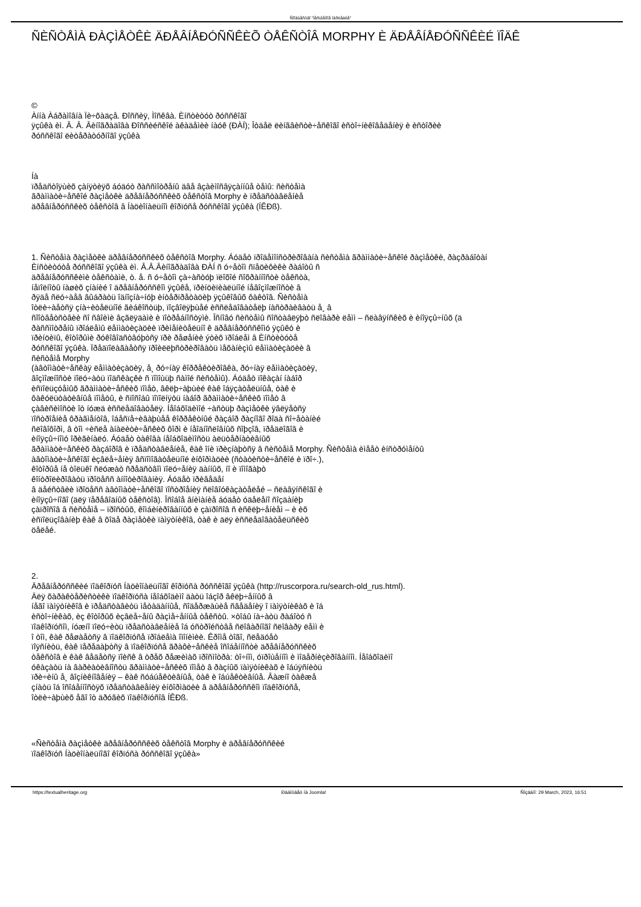Ñîîáùåñòâî "Ìåñüìåííîå íàñëåäèå"
ÑÈÑÒÅÌÀ ÐÀÇÌÅÒÊÈ ÄÐÅÂÍÅÐÓÑÑÊÈÕ ÒÅÊÑÒÎÂ MORPHY È ÄÐÅÂÍÅÐÓÑÑÊÈÉ ÏÎÄÊ
©
Àííà Àáðàìîâíà Ïè÷õàäçå. Ðîññèÿ, Ìîñêâà. Èíñòèòóò ðóññêîãî
ÿçûêà èì. Â. Â. Âèíîãðàäîâà Ðîññèéñêîé àêàäåìèè íàóê (ÐÀÍ); Îòäåë ëèíãâèñòè÷åñêîãî èñòî÷íèêîâåäåíèÿ è èñòîðèè
ðóññêîãî ëèòåðàòóðíîãî ÿçûêà
Íà
ïðåäñòîÿùèõ çàíÿòèÿõ áóäóò ðàññìîòðåíû äâå âçàèìîñâÿçàííûå òåìû: ñèñòåìà
ãðàììàòè÷åñêîé ðàçìåòêè äðåâíåðóññêèõ òåêñòîâ Morphy è ïðåäñòàâëåíèå
äðåâíåðóññêèõ òåêñòîâ â Íàöèîíàëüíîì êîðïóñå ðóññêîãî ÿçûêà (ÍÊÐß).
1. Ñèñòåìà ðàçìåòêè äðåâíåðóññêèõ òåêñòîâ Morphy. Áóäåò ïðîäåìîíñòðèðîâàíà ñèñòåìà ãðàììàòè÷åñêîé ðàçìåòêè, ðàçðàáîòàí
Èíñòèòóòå ðóññêîãî ÿçûêà èì. Â.Â.Âèíîãðàäîâà ÐÀÍ ñ ó÷åòîì ñïåöèôèêè ðàáîòû ñ
äðåâíåðóññêèìè òåêñòàìè, ò. å. ñ ó÷åòîì çà÷àñòóþ ïëîõîé ñîõðàííîñòè òåêñòà,
íåïîëíîòû íàøèõ çíàíèé î äðåâíåðóññêîì ÿçûêå, ïðèíöèïèàëüíîé íåâîçìîæíîñòè â
ðÿäå ñëó÷àåâ âûáðàòü îäíîçíà÷íóþ èíòåðïðåòàöèþ ÿçûêîâûõ ôàêòîâ. Ñèñòåìà
îòëè÷àåòñÿ çíà÷èòåëüíîé ãèáêîñòüþ, ïîçâîëÿþùåé èññëåäîâàòåëþ íàñòðàèâàòü å¸ â
ñîîòâåòñòâèè ñî ñâîèìè âçãëÿäàìè è ïîòðåáíîñòÿìè. Îñíîâó ñèñòåìû ñîñòàâëÿþò ñëîâàðè ëåìì – ñëàâÿíñêèõ è èíîÿçû÷íûõ (ä
ðàññìîòðåíû ïðîáëåìû ëåììàòèçàöèè ïðèìåíèòåëüíî ê äðåâíåðóññêîìó ÿçûêó è
ïðèíöèïû, êîòîðûìè ðóêîâîäñòâóþòñÿ ïðè ðåøåíèè ýòèõ ïðîáëåì â Èíñòèòóòå
ðóññêîãî ÿçûêà. Ïðåäïîëàãàåòñÿ ïðîèëëþñòðèðîâàòü ìåõàíèçìû ëåììàòèçàöèè â
ñèñòåìå Morphy
(àâòîìàòè÷åñêàÿ ëåììàòèçàöèÿ, å¸ ðó÷íàÿ êîððåêòèðîâêà, ðó÷íàÿ ëåììàòèçàöèÿ,
âîçìîæíîñòè ïîëó÷àòü ïîäñêàçêè ñ ïîìîùüþ ñàìîé ñèñòåìû). Áóäåò ïîêàçàí íàáîð
èñïîëüçóåìûõ ãðàììàòè÷åñêèõ ïîìåò, âêëþ÷àþùèé êàê îáÿçàòåëüíûå, òàê è
ôàêóëüòàòèâíûå ïîìåòû, è ñïîñîáû ïîïîëíÿòü íàáîð ãðàììàòè÷åñêèõ ïîìåò â
çàâèñèìîñòè îò íóæä èññëåäîâàòåëÿ. Íåîáõîäèìîé ÷àñòüþ ðàçìåòêè ÿâëÿåòñÿ
ïîñòðîåíèå ôðàãìåíòîâ, îáåñïå÷èâàþùåå êîððåêòíûé ðàçáîð ðàçíîãî ðîäà ñî÷åòàíèé
ñëîâîôîðì, â òîì ÷èñëå àíàëèòè÷åñêèõ ôîðì è íåîäíîñëîâíûõ ñîþçîâ, ïðåäëîãîâ è
èíîÿçû÷íîìó îðèãèíàëó. Áóäåò òàêîâà íåîáõîäèìîñòü àëüòåðíàòèâíûõ
ãðàììàòè÷åñêèõ ðàçáîðîâ è ïðåäñòàâëåíèå, êàê îíè ïðèçíàþòñÿ â ñèñòåìå Morphy. Ñèñòåìà èìååò èíñòðóìåíòû
àâòîìàòè÷åñêîãî èçâëå÷åíèÿ âñïîìîãàòåëüíîé èíôîðìàöèè (ñòàòèñòè÷åñêîé è ïðî÷.),
êîòîðûå íå òîëüêî ñëóæàò ñðåäñòâîì ïîëó÷åíèÿ äàííûõ, íî è ïîìîãàþò
êîíòðîëèðîâàòü ïðîöåññ àííîòèðîâàíèÿ. Áóäåò ïðèâåäåí
â äåéñòâèè ïðîöåññ àâòîìàòè÷åñêîãî ïîñòðîåíèÿ ñëîâîóêàçàòåëåé – ñëàâÿíñêîãî è
èíîÿçû÷íîãî (äëÿ ïåðåâîäíûõ òåêñòîâ). Îñîáîå âíèìàíèå áóäåò óäåëåíî ñîçäàíèþ
çàïðîñîâ â ñèñòåìå – ïðîñòûõ, êîìáèíèðîâàííûõ è çàïðîñîâ ñ èñêëþ÷åíèåì – è èõ
èñïîëüçîâàíèþ êàê â õîäå ðàçìåòêè ïàìÿòíèêîâ, òàê è äëÿ èññëåäîâàòåëüñêèõ
öåëåé.
2.
Äðåâíåðóññêèé ïîäêîðïóñ Íàöèîíàëüíîãî êîðïóñà ðóññêîãî ÿçûêà (http://ruscorpora.ru/search-old_rus.html).
Äëÿ õàðàêòåðèñòèêè ïîäêîðïóñà íåîáõîäèìî äàòü îáçîð âêëþ÷åííûõ â
íåãî ïàìÿòíèêîâ è ïðåäñòàâèòü ìåòàäàííûå, ñîäåðæàùèå ñâåäåíèÿ î ïàìÿòíèêàõ è îá
èñòî÷íèêàõ, èç êîòîðûõ èçâëå÷åíû ðàçìå÷åííûå òåêñòû. ×òîáû íà÷àòü ðàáîòó ñ
ïîäêîðïóñîì, íóæíî ïîëó÷èòü ïðåäñòàâëåíèå îá óñòðîéñòâå ñëîâàðíîãî ñëîâàðÿ ëåìì è
î òîì, êàê ðåøàåòñÿ â ïîäêîðïóñå ïðîáëåìà îìîíèìèè. Êðîìå òîãî, ñëåäóåò
ïîÿñíèòü, êàê ïåðåäàþòñÿ â ïîäêîðïóñå ãðàôè÷åñêèå îñîáåííîñòè äðåâíåðóññêèõ
òåêñòîâ è êàê âåäåòñÿ ïîèñê â òðåõ ðåæèìàõ ïðîñìîòðà: òî÷íîì, óïðîùåííîì è ìîäåðíèçèðîâàííîì. Íåîáõîäèìî
óêàçàòü íà âàðèàòèâíîñòü ãðàììàòè÷åñêèõ ïîìåò â ðàçíûõ ïàìÿòíèêàõ è îáúÿñíèòü
ïðè÷èíû å¸ âîçíèêíîâåíèÿ – êàê ñóáúåêòèâíûå, òàê è îáúåêòèâíûå. Âàæíî òàêæå
çíàòü îá îñîáåííîñòÿõ ïðåäñòàâëåíèÿ èíôîðìàöèè â äðåâíåðóññêîì ïîäêîðïóñå,
îòëè÷àþùèõ åãî îò äðóãèõ ïîäêîðïóñîâ ÍÊÐß.
«Ñèñòåìà ðàçìåòêè äðåâíåðóññêèõ òåêñòîâ Morphy è äðåâíåðóññêèé
ïîäêîðïóñ Íàöèîíàëüíîãî êîðïóñà ðóññêîãî ÿçûêà»
https://textualheritage.org Ðàáîòàåò íà Joomla! Ñîçäàíî: 29 March, 2023, 16:51